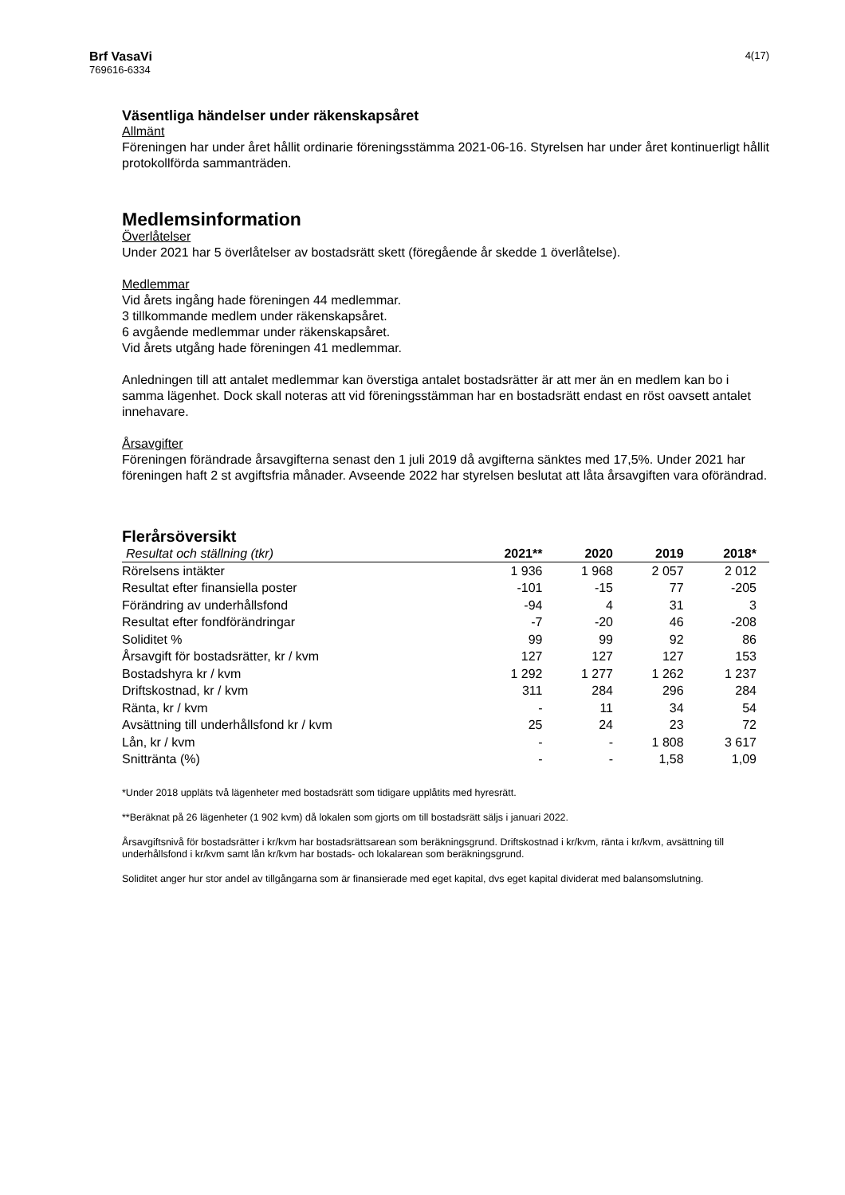Brf VasaVi
769616-6334
4(17)
Väsentliga händelser under räkenskapsåret
Allmänt
Föreningen har under året hållit ordinarie föreningsstämma 2021-06-16. Styrelsen har under året kontinuerligt hållit protokollförda sammanträden.
Medlemsinformation
Överlåtelser
Under 2021 har 5 överlåtelser av bostadsrätt skett (föregående år skedde 1 överlåtelse).
Medlemmar
Vid årets ingång hade föreningen 44 medlemmar.
3 tillkommande medlem under räkenskapsåret.
6 avgående medlemmar under räkenskapsåret.
Vid årets utgång hade föreningen 41 medlemmar.
Anledningen till att antalet medlemmar kan överstiga antalet bostadsrätter är att mer än en medlem kan bo i samma lägenhet. Dock skall noteras att vid föreningsstämman har en bostadsrätt endast en röst oavsett antalet innehavare.
Årsavgifter
Föreningen förändrade årsavgifterna senast den 1 juli 2019 då avgifterna sänktes med 17,5%. Under 2021 har föreningen haft 2 st avgiftsfria månader. Avseende 2022 har styrelsen beslutat att låta årsavgiften vara oförändrad.
Flerårsöversikt
| Resultat och ställning (tkr) | 2021** | 2020 | 2019 | 2018* |
| --- | --- | --- | --- | --- |
| Rörelsens intäkter | 1 936 | 1 968 | 2 057 | 2 012 |
| Resultat efter finansiella poster | -101 | -15 | 77 | -205 |
| Förändring av underhållsfond | -94 | 4 | 31 | 3 |
| Resultat efter fondförändringar | -7 | -20 | 46 | -208 |
| Soliditet % | 99 | 99 | 92 | 86 |
| Årsavgift för bostadsrätter, kr / kvm | 127 | 127 | 127 | 153 |
| Bostadshyra kr / kvm | 1 292 | 1 277 | 1 262 | 1 237 |
| Driftskostnad, kr / kvm | 311 | 284 | 296 | 284 |
| Ränta, kr / kvm | - | 11 | 34 | 54 |
| Avsättning till underhållsfond kr / kvm | 25 | 24 | 23 | 72 |
| Lån, kr / kvm | - | - | 1 808 | 3 617 |
| Snittränta (%) | - | - | 1,58 | 1,09 |
*Under 2018 uppläts två lägenheter med bostadsrätt som tidigare upplåtits med hyresrätt.
**Beräknat på 26 lägenheter (1 902 kvm) då lokalen som gjorts om till bostadsrätt säljs i januari 2022.
Årsavgiftsnivå för bostadsrätter i kr/kvm har bostadsrättsarean som beräkningsgrund. Driftskostnad i kr/kvm, ränta i kr/kvm, avsättning till underhållsfond i kr/kvm samt lån kr/kvm har bostads- och lokalarean som beräkningsgrund.
Soliditet anger hur stor andel av tillgångarna som är finansierade med eget kapital, dvs eget kapital dividerat med balansomslutning.